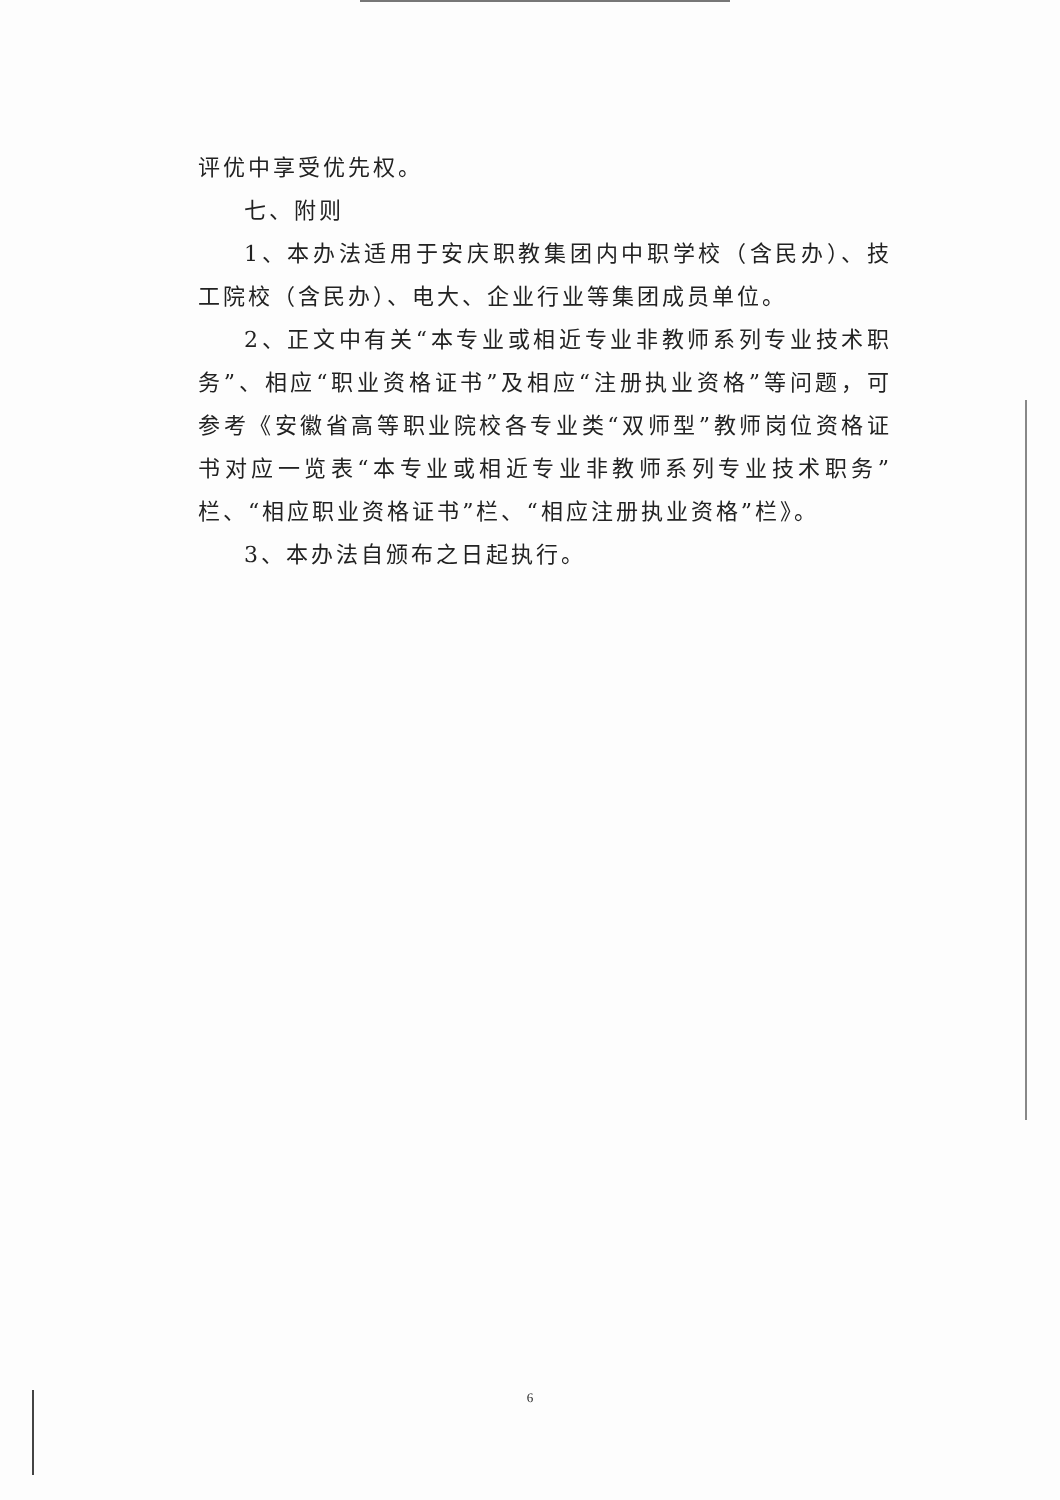评优中享受优先权。
七、附则
1、本办法适用于安庆职教集团内中职学校（含民办）、技工院校（含民办）、电大、企业行业等集团成员单位。
2、正文中有关“本专业或相近专业非教师系列专业技术职务”、相应“职业资格证书”及相应“注册执业资格”等问题，可参考《安徽省高等职业院校各专业类“双师型”教师岗位资格证书对应一览表“本专业或相近专业非教师系列专业技术职务”栏、“相应职业资格证书”栏、“相应注册执业资格”栏》。
3、本办法自颁布之日起执行。
6